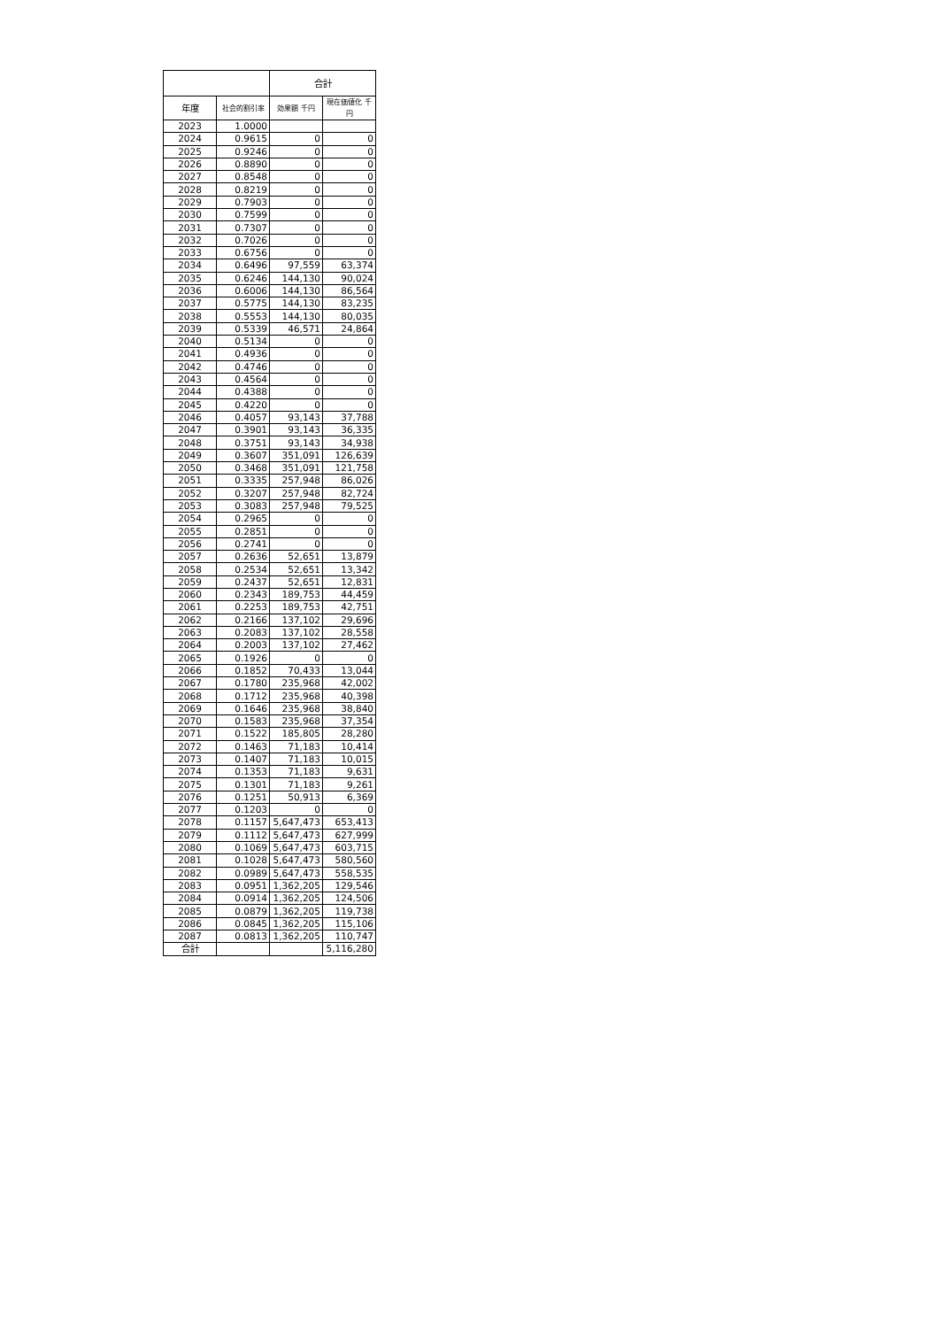| | | 合計 | |
| --- | --- | --- | --- |
| 年度 | 社会的割引率 | 効果額 千円 | 現在価値化 千円 |
| 2023 | 1.0000 | | |
| 2024 | 0.9615 | 0 | 0 |
| 2025 | 0.9246 | 0 | 0 |
| 2026 | 0.8890 | 0 | 0 |
| 2027 | 0.8548 | 0 | 0 |
| 2028 | 0.8219 | 0 | 0 |
| 2029 | 0.7903 | 0 | 0 |
| 2030 | 0.7599 | 0 | 0 |
| 2031 | 0.7307 | 0 | 0 |
| 2032 | 0.7026 | 0 | 0 |
| 2033 | 0.6756 | 0 | 0 |
| 2034 | 0.6496 | 97,559 | 63,374 |
| 2035 | 0.6246 | 144,130 | 90,024 |
| 2036 | 0.6006 | 144,130 | 86,564 |
| 2037 | 0.5775 | 144,130 | 83,235 |
| 2038 | 0.5553 | 144,130 | 80,035 |
| 2039 | 0.5339 | 46,571 | 24,864 |
| 2040 | 0.5134 | 0 | 0 |
| 2041 | 0.4936 | 0 | 0 |
| 2042 | 0.4746 | 0 | 0 |
| 2043 | 0.4564 | 0 | 0 |
| 2044 | 0.4388 | 0 | 0 |
| 2045 | 0.4220 | 0 | 0 |
| 2046 | 0.4057 | 93,143 | 37,788 |
| 2047 | 0.3901 | 93,143 | 36,335 |
| 2048 | 0.3751 | 93,143 | 34,938 |
| 2049 | 0.3607 | 351,091 | 126,639 |
| 2050 | 0.3468 | 351,091 | 121,758 |
| 2051 | 0.3335 | 257,948 | 86,026 |
| 2052 | 0.3207 | 257,948 | 82,724 |
| 2053 | 0.3083 | 257,948 | 79,525 |
| 2054 | 0.2965 | 0 | 0 |
| 2055 | 0.2851 | 0 | 0 |
| 2056 | 0.2741 | 0 | 0 |
| 2057 | 0.2636 | 52,651 | 13,879 |
| 2058 | 0.2534 | 52,651 | 13,342 |
| 2059 | 0.2437 | 52,651 | 12,831 |
| 2060 | 0.2343 | 189,753 | 44,459 |
| 2061 | 0.2253 | 189,753 | 42,751 |
| 2062 | 0.2166 | 137,102 | 29,696 |
| 2063 | 0.2083 | 137,102 | 28,558 |
| 2064 | 0.2003 | 137,102 | 27,462 |
| 2065 | 0.1926 | 0 | 0 |
| 2066 | 0.1852 | 70,433 | 13,044 |
| 2067 | 0.1780 | 235,968 | 42,002 |
| 2068 | 0.1712 | 235,968 | 40,398 |
| 2069 | 0.1646 | 235,968 | 38,840 |
| 2070 | 0.1583 | 235,968 | 37,354 |
| 2071 | 0.1522 | 185,805 | 28,280 |
| 2072 | 0.1463 | 71,183 | 10,414 |
| 2073 | 0.1407 | 71,183 | 10,015 |
| 2074 | 0.1353 | 71,183 | 9,631 |
| 2075 | 0.1301 | 71,183 | 9,261 |
| 2076 | 0.1251 | 50,913 | 6,369 |
| 2077 | 0.1203 | 0 | 0 |
| 2078 | 0.1157 | 5,647,473 | 653,413 |
| 2079 | 0.1112 | 5,647,473 | 627,999 |
| 2080 | 0.1069 | 5,647,473 | 603,715 |
| 2081 | 0.1028 | 5,647,473 | 580,560 |
| 2082 | 0.0989 | 5,647,473 | 558,535 |
| 2083 | 0.0951 | 1,362,205 | 129,546 |
| 2084 | 0.0914 | 1,362,205 | 124,506 |
| 2085 | 0.0879 | 1,362,205 | 119,738 |
| 2086 | 0.0845 | 1,362,205 | 115,106 |
| 2087 | 0.0813 | 1,362,205 | 110,747 |
| 合計 | | | 5,116,280 |